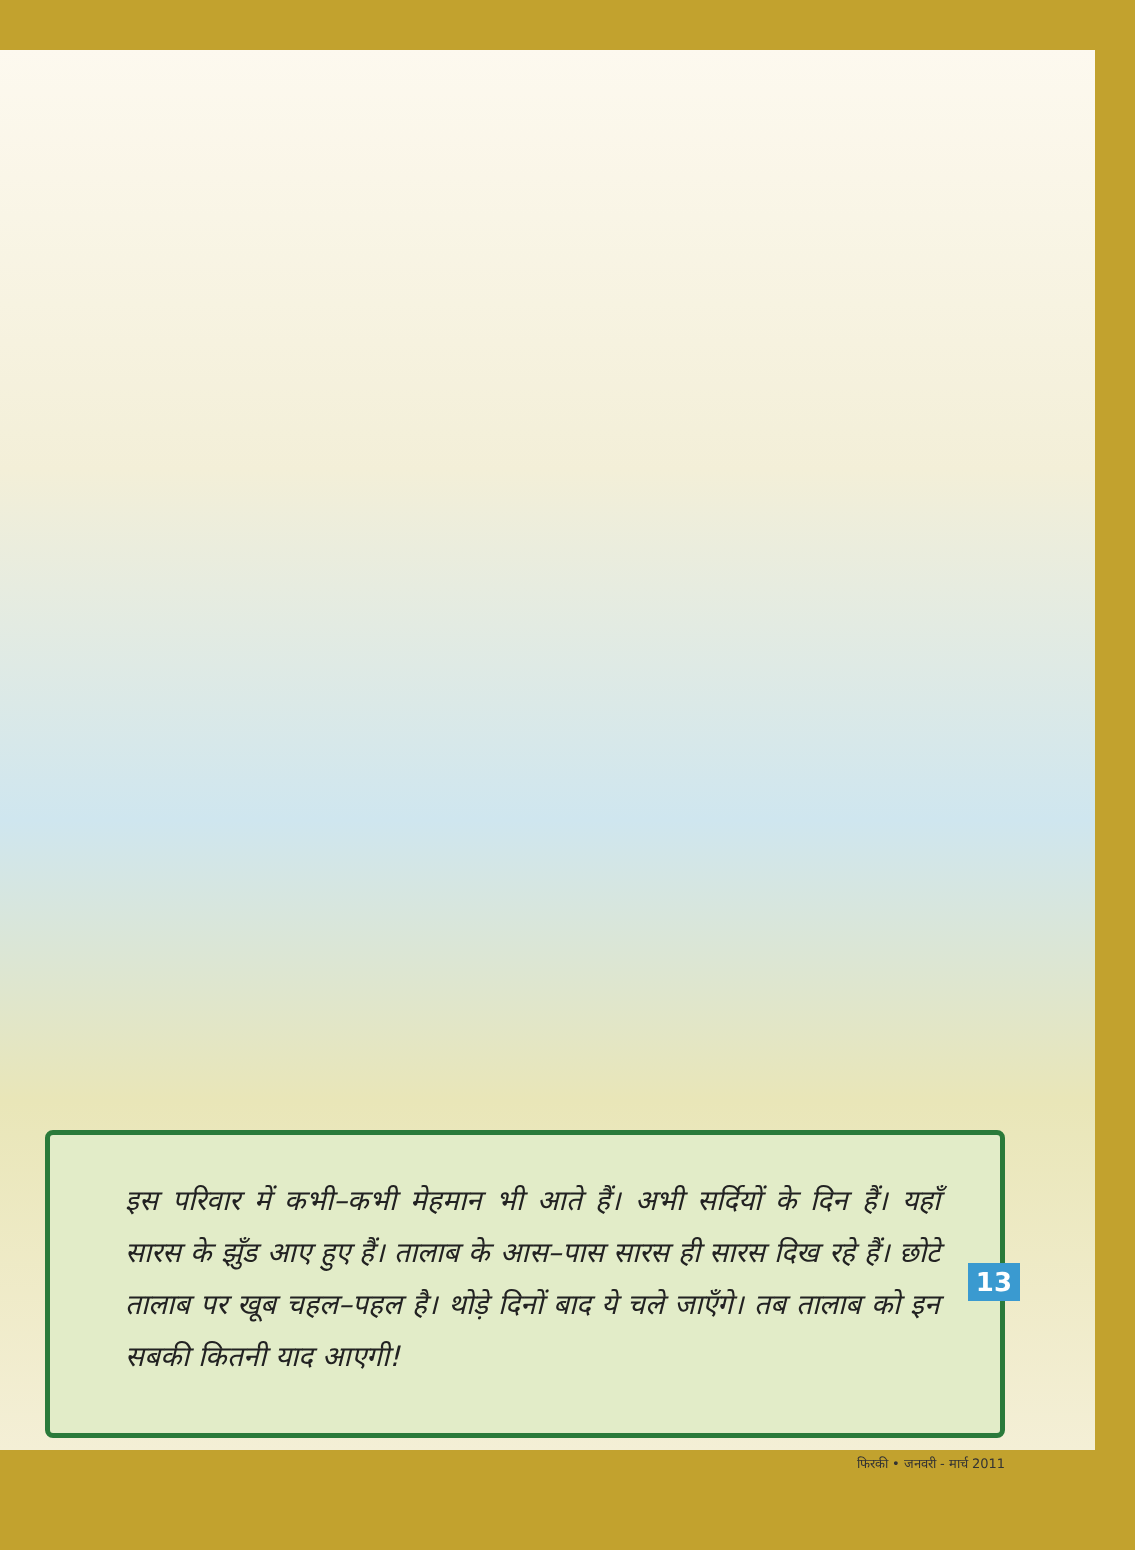इस परिवार में कभी–कभी मेहमान भी आते हैं। अभी सर्दियों के दिन हैं। यहाँ सारस के झुँड आए हुए हैं। तालाब के आस–पास सारस ही सारस दिख रहे हैं। छोटे तालाब पर खूब चहल–पहल है। थोड़े दिनों बाद ये चले जाएँगे। तब तालाब को इन सबकी कितनी याद आएगी!
13
फिरकी • जनवरी - मार्च 2011